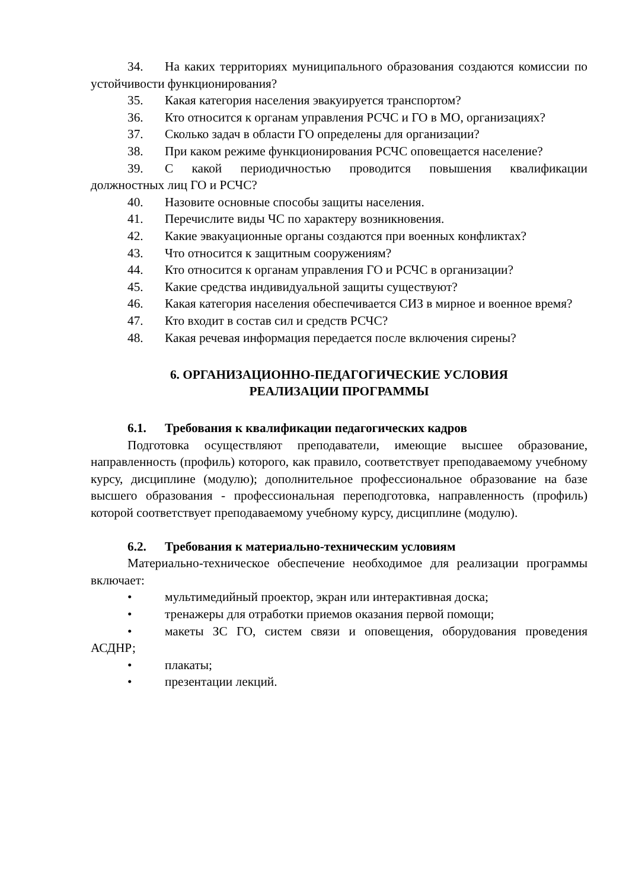34. На каких территориях муниципального образования создаются комиссии по устойчивости функционирования?
35. Какая категория населения эвакуируется транспортом?
36. Кто относится к органам управления РСЧС и ГО в МО, организациях?
37. Сколько задач в области ГО определены для организации?
38. При каком режиме функционирования РСЧС оповещается население?
39. С какой периодичностью проводится повышения квалификации должностных лиц ГО и РСЧС?
40. Назовите основные способы защиты населения.
41. Перечислите виды ЧС по характеру возникновения.
42. Какие эвакуационные органы создаются при военных конфликтах?
43. Что относится к защитным сооружениям?
44. Кто относится к органам управления ГО и РСЧС в организации?
45. Какие средства индивидуальной защиты существуют?
46. Какая категория населения обеспечивается СИЗ в мирное и военное время?
47. Кто входит в состав сил и средств РСЧС?
48. Какая речевая информация передается после включения сирены?
6. ОРГАНИЗАЦИОННО-ПЕДАГОГИЧЕСКИЕ УСЛОВИЯ
РЕАЛИЗАЦИИ ПРОГРАММЫ
6.1. Требования к квалификации педагогических кадров
Подготовка осуществляют преподаватели, имеющие высшее образование, направленность (профиль) которого, как правило, соответствует преподаваемому учебному курсу, дисциплине (модулю); дополнительное профессиональное образование на базе высшего образования - профессиональная переподготовка, направленность (профиль) которой соответствует преподаваемому учебному курсу, дисциплине (модулю).
6.2. Требования к материально-техническим условиям
Материально-техническое обеспечение необходимое для реализации программы включает:
• мультимедийный проектор, экран или интерактивная доска;
• тренажеры для отработки приемов оказания первой помощи;
• макеты ЗС ГО, систем связи и оповещения, оборудования проведения АСДНР;
• плакаты;
• презентации лекций.